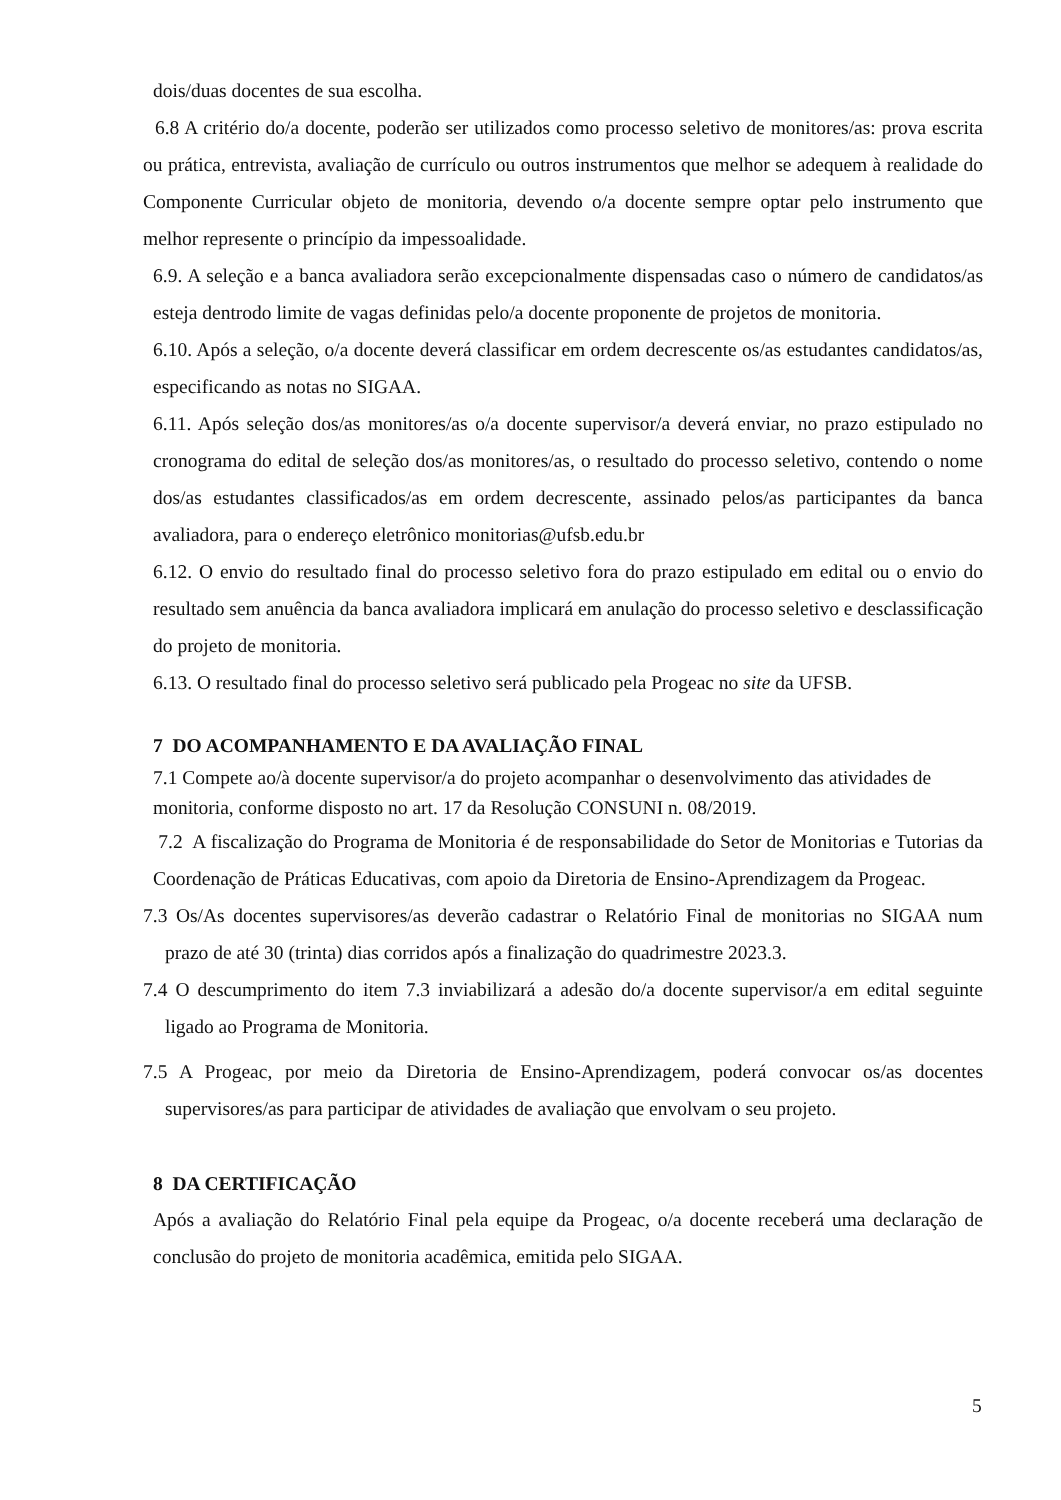dois/duas docentes de sua escolha.
6.8 A critério do/a docente, poderão ser utilizados como processo seletivo de monitores/as: prova escrita ou prática, entrevista, avaliação de currículo ou outros instrumentos que melhor se adequem à realidade do Componente Curricular objeto de monitoria, devendo o/a docente sempre optar pelo instrumento que melhor represente o princípio da impessoalidade.
6.9. A seleção e a banca avaliadora serão excepcionalmente dispensadas caso o número de candidatos/as esteja dentrodo limite de vagas definidas pelo/a docente proponente de projetos de monitoria.
6.10. Após a seleção, o/a docente deverá classificar em ordem decrescente os/as estudantes candidatos/as, especificando as notas no SIGAA.
6.11. Após seleção dos/as monitores/as o/a docente supervisor/a deverá enviar, no prazo estipulado no cronograma do edital de seleção dos/as monitores/as, o resultado do processo seletivo, contendo o nome dos/as estudantes classificados/as em ordem decrescente, assinado pelos/as participantes da banca avaliadora, para o endereço eletrônico monitorias@ufsb.edu.br
6.12. O envio do resultado final do processo seletivo fora do prazo estipulado em edital ou o envio do resultado sem anuência da banca avaliadora implicará em anulação do processo seletivo e desclassificação do projeto de monitoria.
6.13. O resultado final do processo seletivo será publicado pela Progeac no site da UFSB.
7 DO ACOMPANHAMENTO E DA AVALIAÇÃO FINAL
7.1 Compete ao/à docente supervisor/a do projeto acompanhar o desenvolvimento das atividades de monitoria, conforme disposto no art. 17 da Resolução CONSUNI n. 08/2019.
7.2 A fiscalização do Programa de Monitoria é de responsabilidade do Setor de Monitorias e Tutorias da Coordenação de Práticas Educativas, com apoio da Diretoria de Ensino-Aprendizagem da Progeac.
7.3 Os/As docentes supervisores/as deverão cadastrar o Relatório Final de monitorias no SIGAA num prazo de até 30 (trinta) dias corridos após a finalização do quadrimestre 2023.3.
7.4 O descumprimento do item 7.3 inviabilizará a adesão do/a docente supervisor/a em edital seguinte ligado ao Programa de Monitoria.
7.5 A Progeac, por meio da Diretoria de Ensino-Aprendizagem, poderá convocar os/as docentes supervisores/as para participar de atividades de avaliação que envolvam o seu projeto.
8 DA CERTIFICAÇÃO
Após a avaliação do Relatório Final pela equipe da Progeac, o/a docente receberá uma declaração de conclusão do projeto de monitoria acadêmica, emitida pelo SIGAA.
5